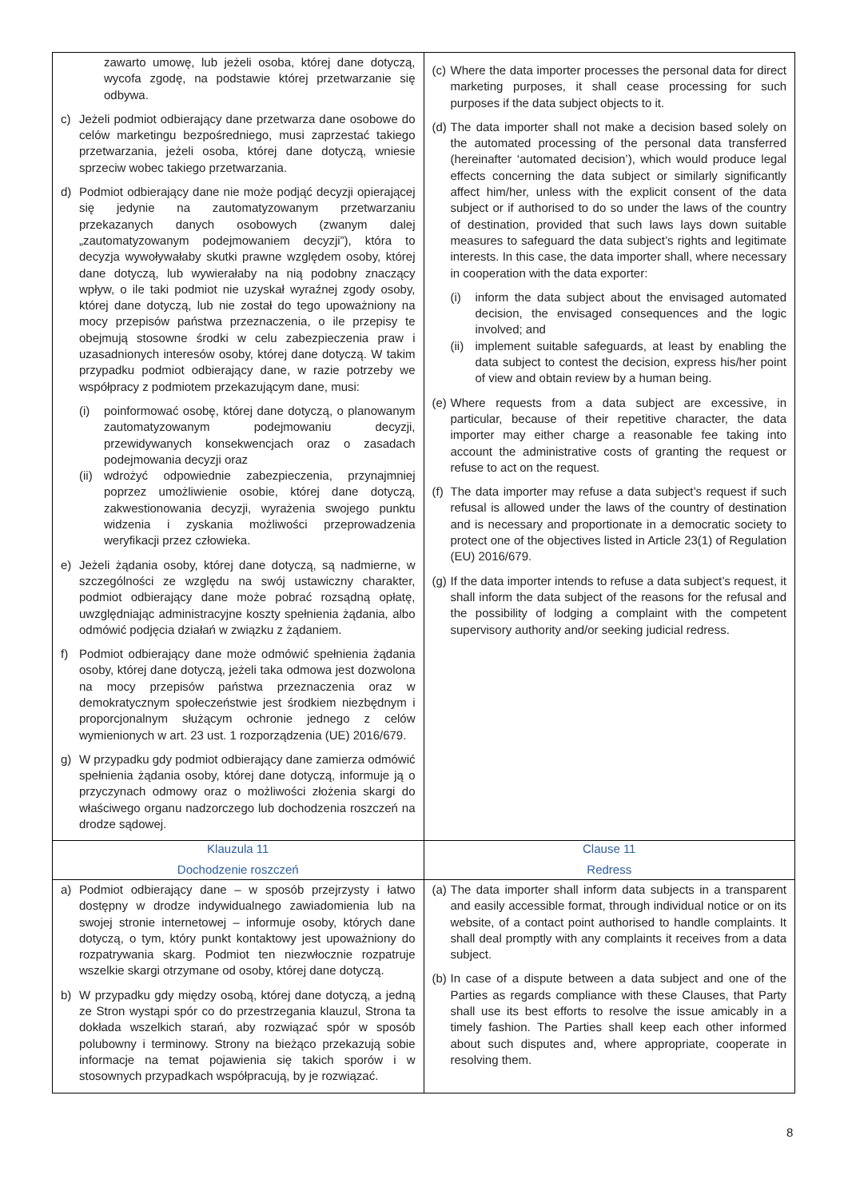| zawarto umowę, lub jeżeli osoba, której dane dotyczą, wycofa zgodę, na podstawie której przetwarzanie się odbywa. c) Jeżeli podmiot odbierający dane przetwarza dane osobowe do celów marketingu bezpośredniego, musi zaprzestać takiego przetwarzania, jeżeli osoba, której dane dotyczą, wniesie sprzeciw wobec takiego przetwarzania. d) Podmiot odbierający dane nie może podjąć decyzji opierającej się jedynie na zautomatyzowanym przetwarzaniu przekazanych danych osobowych (zwanym dalej „zautomatyzowanym podejmowaniem decyzji”), która to decyzja wywoływałaby skutki prawne względem osoby, której dane dotyczą, lub wywierałaby na nią podobny znaczący wpływ, o ile taki podmiot nie uzyskał wyraźnej zgody osoby, której dane dotyczą, lub nie został do tego upoważniony na mocy przepisów państwa przeznaczenia, o ile przepisy te obejmują stosowne środki w celu zabezpieczenia praw i uzasadnionych interesów osoby, której dane dotyczą. W takim przypadku podmiot odbierający dane, w razie potrzeby we współpracy z podmiotem przekazującym dane, musi: (i) poinformować osobę, której dane dotyczą, o planowanym zautomatyzowanym podejmowaniu decyzji, przewidywanych konsekwencjach oraz o zasadach podejmowania decyzji oraz (ii) wdrożyć odpowiednie zabezpieczenia, przynajmniej poprzez umożliwienie osobie, której dane dotyczą, zakwestionowania decyzji, wyrażenia swojego punktu widzenia i zyskania możliwości przeprowadzenia weryfikacji przez człowieka. e) Jeżeli żądania osoby, której dane dotyczą, są nadmierne, w szczególności ze względu na swój ustawiczny charakter, podmiot odbierający dane może pobrać rozsądną opłatę, uwzględniając administracyjne koszty spełnienia żądania, albo odmówić podjęcia działań w związku z żądaniem. f) Podmiot odbierający dane może odmówić spełnienia żądania osoby, której dane dotyczą, jeżeli taka odmowa jest dozwolona na mocy przepisów państwa przeznaczenia oraz w demokratycznym społeczeństwie jest środkiem niezbędnym i proporcjonalnym służącym ochronie jednego z celów wymienionych w art. 23 ust. 1 rozporządzenia (UE) 2016/679. g) W przypadku gdy podmiot odbierający dane zamierza odmówić spełnienia żądania osoby, której dane dotyczą, informuje ją o przyczynach odmowy oraz o możliwości złożenia skargi do właściwego organu nadzorczego lub dochodzenia roszczeń na drodze sądowej. | (c) Where the data importer processes the personal data for direct marketing purposes, it shall cease processing for such purposes if the data subject objects to it. (d) The data importer shall not make a decision based solely on the automated processing of the personal data transferred (hereinafter ‘automated decision’), which would produce legal effects concerning the data subject or similarly significantly affect him/her, unless with the explicit consent of the data subject or if authorised to do so under the laws of the country of destination, provided that such laws lays down suitable measures to safeguard the data subject’s rights and legitimate interests. In this case, the data importer shall, where necessary in cooperation with the data exporter: (i) inform the data subject about the envisaged automated decision, the envisaged consequences and the logic involved; and (ii) implement suitable safeguards, at least by enabling the data subject to contest the decision, express his/her point of view and obtain review by a human being. (e) Where requests from a data subject are excessive, in particular, because of their repetitive character, the data importer may either charge a reasonable fee taking into account the administrative costs of granting the request or refuse to act on the request. (f) The data importer may refuse a data subject’s request if such refusal is allowed under the laws of the country of destination and is necessary and proportionate in a democratic society to protect one of the objectives listed in Article 23(1) of Regulation (EU) 2016/679. (g) If the data importer intends to refuse a data subject’s request, it shall inform the data subject of the reasons for the refusal and the possibility of lodging a complaint with the competent supervisory authority and/or seeking judicial redress. |
| Klauzula 11 Dochodzenie roszczeń | Clause 11 Redress |
| a) Podmiot odbierający dane – w sposób przejrzysty i łatwo dostępny w drodze indywidualnego zawiadomienia lub na swojej stronie internetowej – informuje osoby, których dane dotyczą, o tym, który punkt kontaktowy jest upoważniony do rozpatrywania skarg. Podmiot ten niezwłocznie rozpatruje wszelkie skargi otrzymane od osoby, której dane dotyczą. b) W przypadku gdy między osobą, której dane dotyczą, a jedną ze Stron wystąpi spór co do przestrzegania klauzul, Strona ta dokłada wszelkich starań, aby rozwiązać spór w sposób polubowny i terminowy. Strony na bieżąco przekazują sobie informacje na temat pojawienia się takich sporów i w stosownych przypadkach współpracują, by je rozwiązać. | (a) The data importer shall inform data subjects in a transparent and easily accessible format, through individual notice or on its website, of a contact point authorised to handle complaints. It shall deal promptly with any complaints it receives from a data subject. (b) In case of a dispute between a data subject and one of the Parties as regards compliance with these Clauses, that Party shall use its best efforts to resolve the issue amicably in a timely fashion. The Parties shall keep each other informed about such disputes and, where appropriate, cooperate in resolving them. |
8